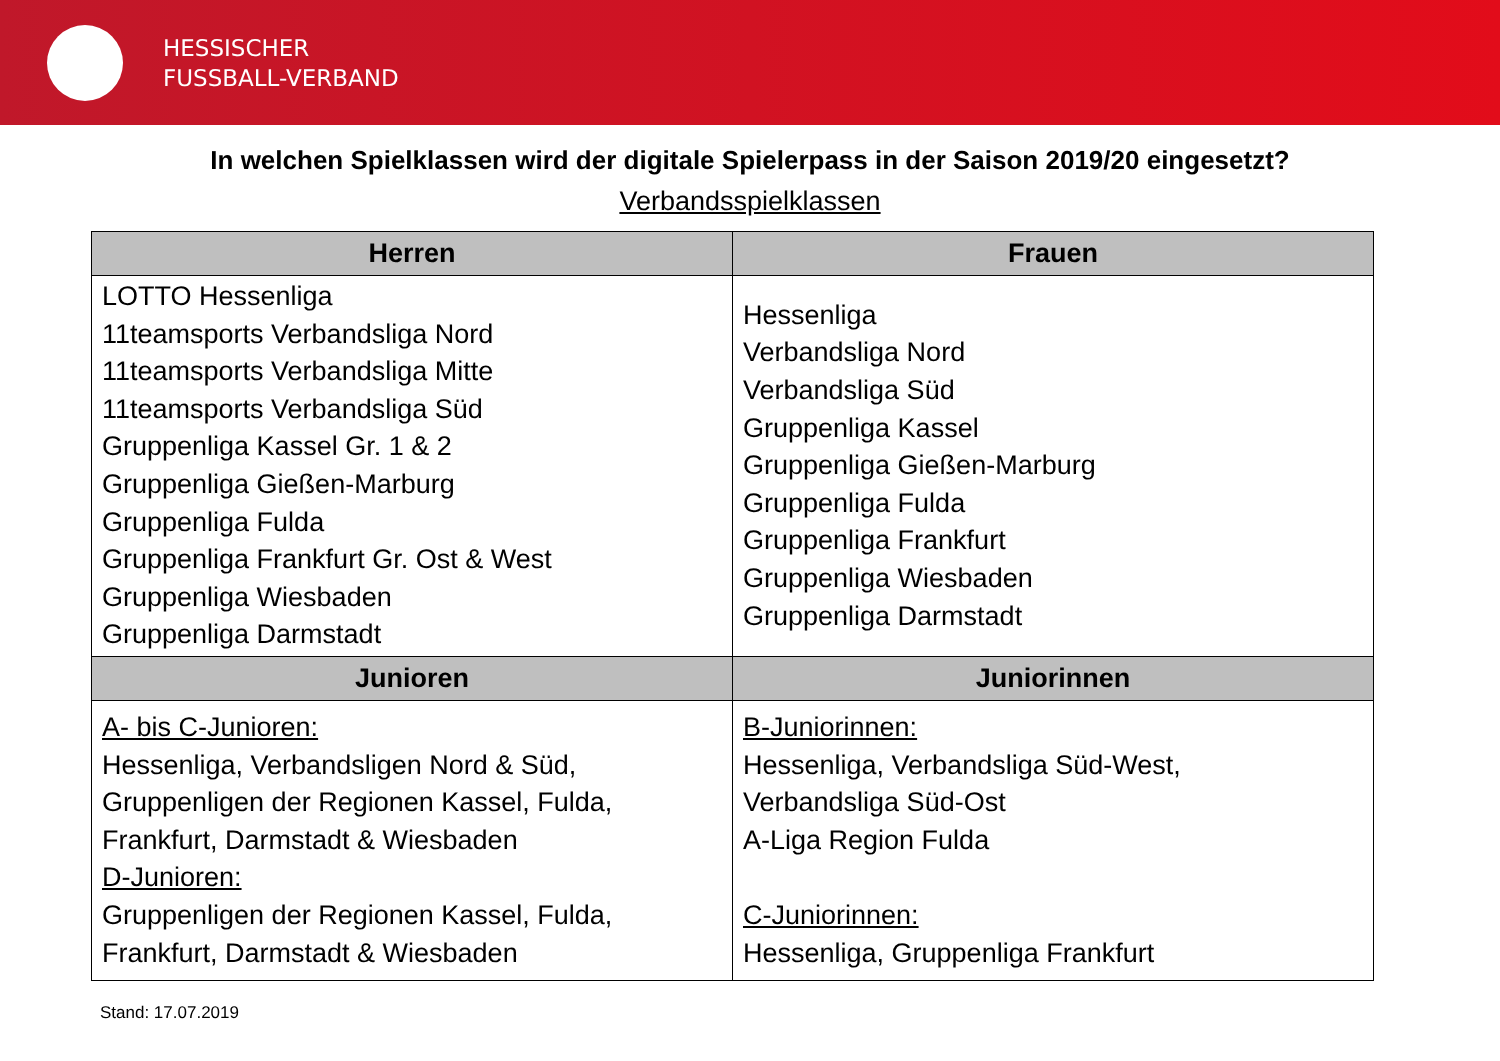HESSISCHER
FUSSBALL-VERBAND
In welchen Spielklassen wird der digitale Spielerpass in der Saison 2019/20 eingesetzt?
Verbandsspielklassen
| Herren | Frauen |
| --- | --- |
| LOTTO Hessenliga 11teamsports Verbandsliga Nord 11teamsports Verbandsliga Mitte 11teamsports Verbandsliga Süd Gruppenliga Kassel Gr. 1 & 2 Gruppenliga Gießen-Marburg Gruppenliga Fulda Gruppenliga Frankfurt Gr. Ost & West Gruppenliga Wiesbaden Gruppenliga Darmstadt | Hessenliga Verbandsliga Nord Verbandsliga Süd Gruppenliga Kassel Gruppenliga Gießen-Marburg Gruppenliga Fulda Gruppenliga Frankfurt Gruppenliga Wiesbaden Gruppenliga Darmstadt |
| Junioren | Juniorinnen |
| A- bis C-Junioren: Hessenliga, Verbandsligen Nord & Süd, Gruppenligen der Regionen Kassel, Fulda, Frankfurt, Darmstadt & Wiesbaden D-Junioren: Gruppenligen der Regionen Kassel, Fulda, Frankfurt, Darmstadt & Wiesbaden | B-Juniorinnen: Hessenliga, Verbandsliga Süd-West, Verbandsliga Süd-Ost A-Liga Region Fulda C-Juniorinnen: Hessenliga, Gruppenliga Frankfurt |
Stand: 17.07.2019